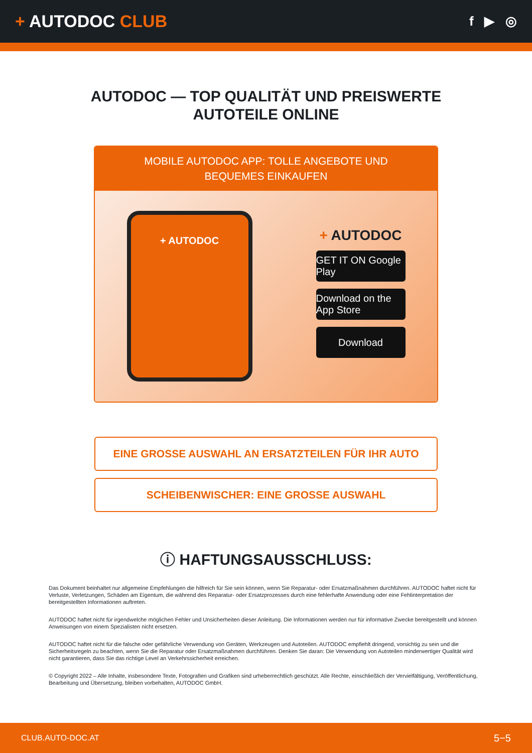+ AUTODOC CLUB
f ▶ ◎
AUTODOC — TOP QUALITÄT UND PREISWERTE
AUTOTEILE ONLINE
MOBILE AUTODOC APP: TOLLE ANGEBOTE UND BEQUEMES EINKAUFEN
+ AUTODOC
+ AUTODOC
GET IT ON Google Play
Download on the App Store
Download
EINE GROSSE AUSWAHL AN ERSATZTEILEN FÜR IHR AUTO
SCHEIBENWISCHER: EINE GROSSE AUSWAHL
ⓘ HAFTUNGSAUSSCHLUSS:
Das Dokument beinhaltet nur allgemeine Empfehlungen die hilfreich für Sie sein können, wenn Sie Reparatur- oder Ersatzmaßnahmen durchführen. AUTODOC haftet nicht für Verluste, Verletzungen, Schäden am Eigentum, die während des Reparatur- oder Ersatzprozesses durch eine fehlerhafte Anwendung oder eine Fehlinterpretation der bereitgestellten Informationen auftreten.
AUTODOC haftet nicht für irgendwelche möglichen Fehler und Unsicherheiten dieser Anleitung. Die Informationen werden nur für informative Zwecke bereitgestellt und können Anweisungen von einem Spezialisten nicht ersetzen.
AUTODOC haftet nicht für die falsche oder gefährliche Verwendung von Geräten, Werkzeugen und Autoteilen. AUTODOC empfiehlt dringend, vorsichtig zu sein und die Sicherheitsregeln zu beachten, wenn Sie die Reparatur oder Ersatzmaßnahmen durchführen. Denken Sie daran: Die Verwendung von Autoteilen minderwertiger Qualität wird nicht garantieren, dass Sie das richtige Level an Verkehrssicherheit erreichen.
© Copyright 2022 – Alle Inhalte, insbesondere Texte, Fotografien und Grafiken sind urheberrechtlich geschützt. Alle Rechte, einschließlich der Vervielfältigung, Veröffentlichung, Bearbeitung und Übersetzung, bleiben vorbehalten, AUTODOC GmbH.
CLUB.AUTO-DOC.AT 5−5